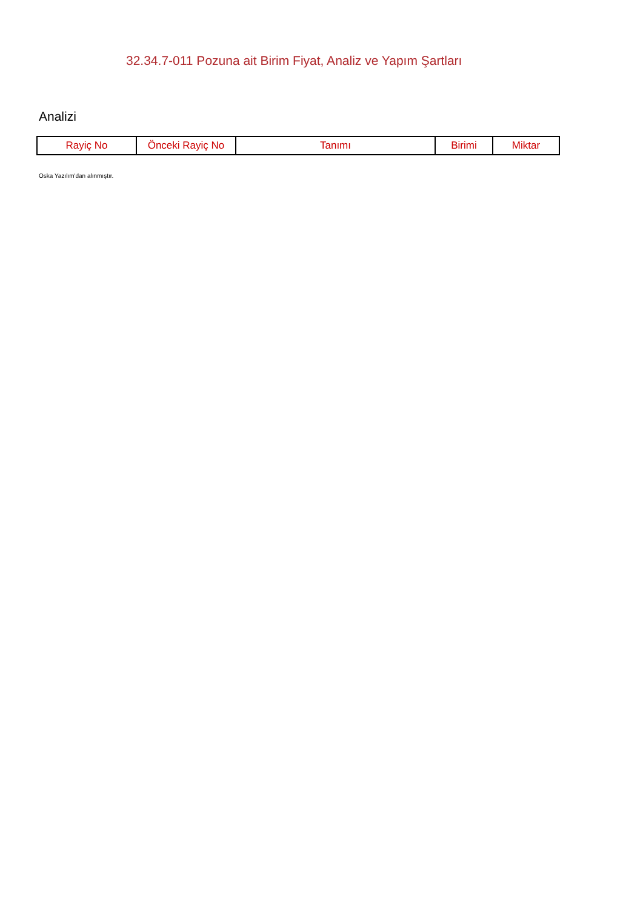32.34.7-011 Pozuna ait Birim Fiyat, Analiz ve Yapım Şartları
Analizi
| Rayiç No | Önceki Rayiç No | Tanımı | Birimi | Miktar |
| --- | --- | --- | --- | --- |
Oska Yazılım'dan alınmıştır.